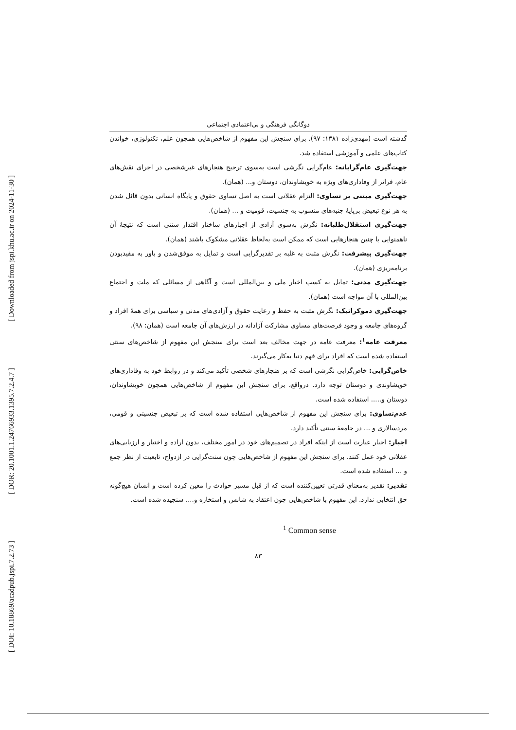[ Downloaded from jspi.khu.ac.ir on 2024-11-30 ]
[ DOR: 20.1001.1.24766933.1395.7.2.4.7 ]
[ DOI: 10.18869/acadpub.jspi.7.2.73 ]
دوگانگی فرهنگی و بی‌اعتمادی اجتماعی
گذشته است (مهدی‌زاده ۱۳۸۱: ۹۷). برای سنجش این مفهوم از شاخص‌هایی همچون علم، تکنولوژی، خواندن کتاب‌های علمی و آموزشی استفاده شد.
جهت‌گیری عام‌گرایانه: عام‌گرایی نگرشی است به‌سوی ترجیح هنجارهای غیرشخصی در اجرای نقش‌های عام، فراتر از وفاداری‌های ویژه به خویشاوندان، دوستان و... (همان).
جهت‌گیری مبتنی بر تساوی: التزام عقلانی است به اصل تساوی حقوق و پایگاه انسانی بدون قائل شدن به هر نوع تبعیض برپایهٔ جنبه‌های منسوب به جنسیت، قومیت و ... (همان).
جهت‌گیری استقلال‌طلبانه: نگرش به‌سوی آزادی از اجبارهای ساختار اقتدار سنتی است که نتیجهٔ آن ناهمنوایی با چنین هنجارهایی است که ممکن است به‌لحاظ عقلانی مشکوک باشند (همان).
جهت‌گیری پیشرفت: نگرش مثبت به غلبه بر تقدیرگرایی است و تمایل به موفق‌شدن و باور به مفیدبودن برنامه‌ریزی (همان).
جهت‌گیری مدنی: تمایل به کسب اخبار ملی و بین‌المللی است و آگاهی از مسائلی که ملت و اجتماع بین‌المللی با آن مواجه است (همان).
جهت‌گیری دموکراتیک: نگرش مثبت به حفظ و رعایت حقوق و آزادی‌های مدنی و سیاسی برای همهٔ افراد و گروه‌های جامعه و وجود فرصت‌های مساوی مشارکت آزادانه در ارزش‌های آن جامعه است (همان: ۹۸).
معرفت عامه<sup>۱</sup>: معرفت عامه در جهت مخالف بعد است برای سنجش این مفهوم از شاخص‌های سنتی استفاده شده است که افراد برای فهم دنیا به‌کار می‌گیرند.
خاص‌گرایی: خاص‌گرایی نگرشی است که بر هنجارهای شخصی تأکید می‌کند و در روابط خود به وفاداری‌های خویشاوندی و دوستان توجه دارد. درواقع، برای سنجش این مفهوم از شاخص‌هایی همچون خویشاوندان، دوستان و..... استفاده شده است.
عدم‌تساوی: برای سنجش این مفهوم از شاخص‌هایی استفاده شده است که بر تبعیض جنسیتی و قومی، مردسالاری و ... در جامعهٔ سنتی تأکید دارد.
اجبار: اجبار عبارت است از اینکه افراد در تصمیم‌های خود در امور مختلف، بدون اراده و اختیار و ارزیابی‌های عقلانی خود عمل کنند. برای سنجش این مفهوم از شاخص‌هایی چون سنت‌گرایی در ازدواج، تابعیت از نظر جمع و ... استفاده شده است.
تقدیر: تقدیر به‌معنای قدرتی تعیین‌کننده است که از قبل مسیر حوادث را معین کرده است و انسان هیچ‌گونه حق انتخابی ندارد. این مفهوم با شاخص‌هایی چون اعتقاد به شانس و استخاره و.... سنجیده شده است.
<sup>1</sup> Common sense
۸۳